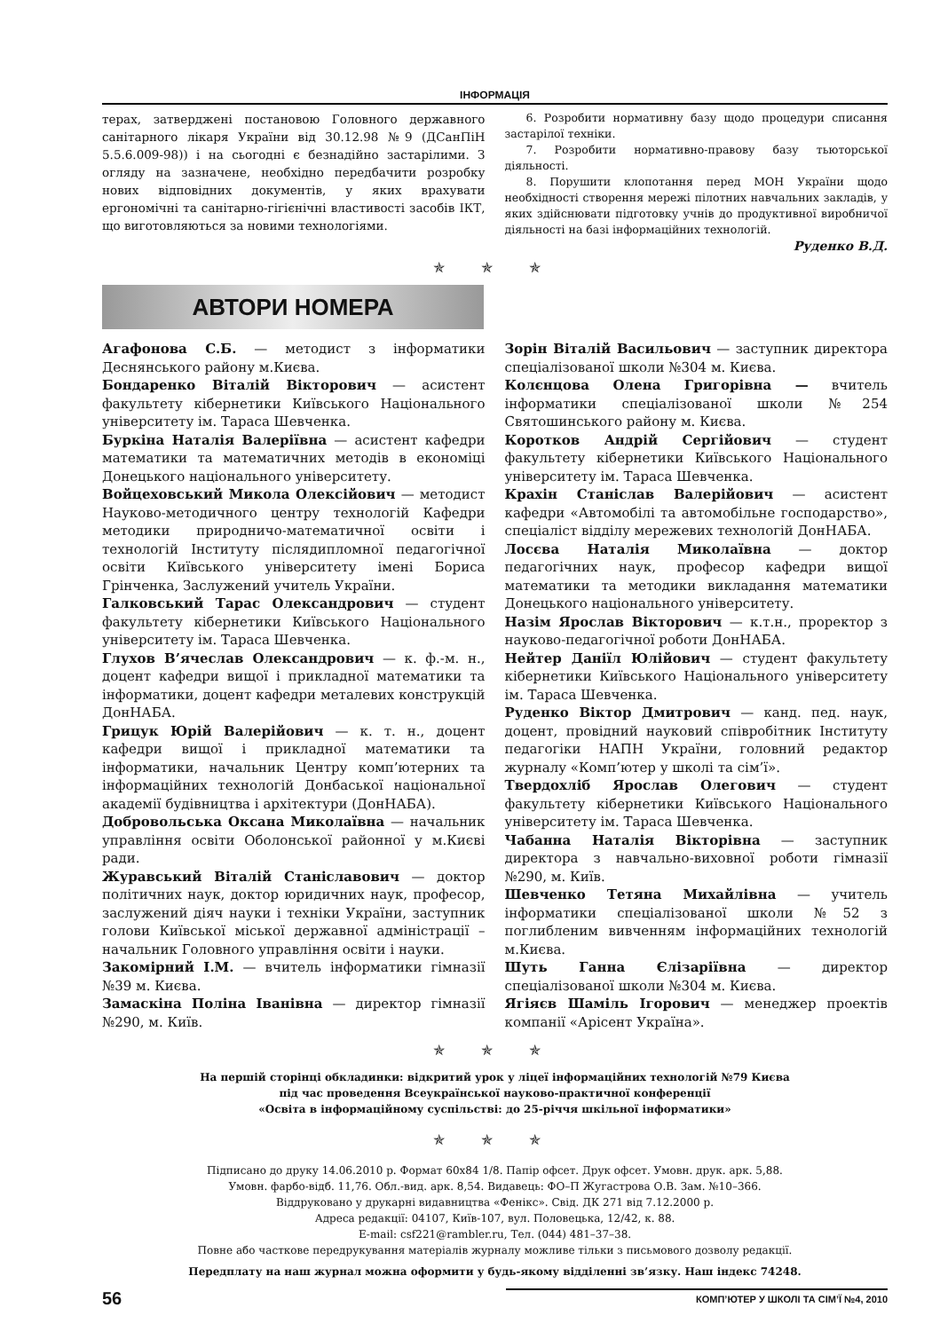ІНФОРМАЦІЯ
терах, затверджені постановою Головного державного санітарного лікаря України від 30.12.98 №9 (ДСанПіН 5.5.6.009-98)) і на сьогодні є безнадійно застарілими. З огляду на зазначене, необхідно передбачити розробку нових відповідних документів, у яких врахувати ергономічні та санітарно-гігієнічні властивості засобів ІКТ, що виготовляються за новими технологіями.
6. Розробити нормативну базу щодо процедури списання застарілої техніки.
7. Розробити нормативно-правову базу тьюторської діяльності.
8. Порушити клопотання перед МОН України щодо необхідності створення мережі пілотних навчальних закладів, у яких здійснювати підготовку учнів до продуктивної виробничої діяльності на базі інформаційних технологій.
Руденко В.Д.
✯ ✯ ✯
АВТОРИ НОМЕРА
Агафонова С.Б. — методист з інформатики Деснянського району м.Києва.
Бондаренко Віталій Вікторович — асистент факультету кібернетики Київського Національного університету ім. Тараса Шевченка.
Буркіна Наталія Валеріївна — асистент кафедри математики та математичних методів в економіці Донецького національного університету.
Войцеховський Микола Олексійович — методист Науково-методичного центру технологій Кафедри методики природничо-математичної освіти і технологій Інституту післядипломної педагогічної освіти Київського університету імені Бориса Грінченка, Заслужений учитель України.
Галковський Тарас Олександрович — студент факультету кібернетики Київського Національного університету ім. Тараса Шевченка.
Глухов В’ячеслав Олександрович — к. ф.-м. н., доцент кафедри вищої і прикладної математики та інформатики, доцент кафедри металевих конструкцій ДонНАБА.
Грицук Юрій Валерійович — к. т. н., доцент кафедри вищої і прикладної математики та інформатики, начальник Центру комп’ютерних та інформаційних технологій Донбаської національної академії будівництва і архітектури (ДонНАБА).
Добровольська Оксана Миколаївна — начальник управління освіти Оболонської районної у м.Києві ради.
Журавський Віталій Станіславович — доктор політичних наук, доктор юридичних наук, професор, заслужений діяч науки і техніки України, заступник голови Київської міської державної адміністрації – начальник Головного управління освіти і науки.
Закомірний І.М. — вчитель інформатики гімназії №39 м. Києва.
Замаскіна Поліна Іванівна — директор гімназії №290, м. Київ.
Зорін Віталій Васильович — заступник директора спеціалізованої школи №304 м. Києва.
Колєнцова Олена Григорівна — вчитель інформатики спеціалізованої школи №254 Святошинського району м. Києва.
Коротков Андрій Сергійович — студент факультету кібернетики Київського Національного університету ім. Тараса Шевченка.
Крахін Станіслав Валерійович — асистент кафедри «Автомобілі та автомобільне господарство», спеціаліст відділу мережевих технологій ДонНАБА.
Лосєва Наталія Миколаївна — доктор педагогічних наук, професор кафедри вищої математики та методики викладання математики Донецького національного університету.
Назім Ярослав Вікторович — к.т.н., проректор з науково-педагогічної роботи ДонНАБА.
Нейтер Даніїл Юлійович — студент факультету кібернетики Київського Національного університету ім. Тараса Шевченка.
Руденко Віктор Дмитрович — канд. пед. наук, доцент, провідний науковий співробітник Інституту педагогіки НАПН України, головний редактор журналу «Комп’ютер у школі та сім’ї».
Твердохліб Ярослав Олегович — студент факультету кібернетики Київського Національного університету ім. Тараса Шевченка.
Чабанна Наталія Вікторівна — заступник директора з навчально-виховної роботи гімназії №290, м. Київ.
Шевченко Тетяна Михайлівна — учитель інформатики спеціалізованої школи №52 з поглибленим вивченням інформаційних технологій м.Києва.
Шуть Ганна Єлізаріївна — директор спеціалізованої школи №304 м. Києва.
Ягіяєв Шаміль Ігорович — менеджер проектів компанії «Арісент Україна».
✯ ✯ ✯
На першій сторінці обкладинки: відкритий урок у ліцеї інформаційних технологій №79 Києва
під час проведення Всеукраїнської науково-практичної конференції
«Освіта в інформаційному суспільстві: до 25-річчя шкільної інформатики»
✯ ✯ ✯
Підписано до друку 14.06.2010 р. Формат 60x84 1/8. Папір офсет. Друк офсет. Умовн. друк. арк. 5,88.
Умовн. фарбо-відб. 11,76. Обл.-вид. арк. 8,54. Видавець: ФО–П Жугастрова О.В. Зам. №10–366.
Віддруковано у друкарні видавництва «Фенікс». Свід. ДК 271 від 7.12.2000 р.
Адреса редакції: 04107, Київ-107, вул. Половецька, 12/42, к. 88.
E-mail: csf221@rambler.ru, Тел. (044) 481–37–38.
Повне або часткове передрукування матеріалів журналу можливе тільки з письмового дозволу редакції.
Передплату на наш журнал можна оформити у будь-якому відділенні зв’язку. Наш індекс 74248.
56 КОМП’ЮТЕР У ШКОЛІ ТА СІМ’Ї №4, 2010